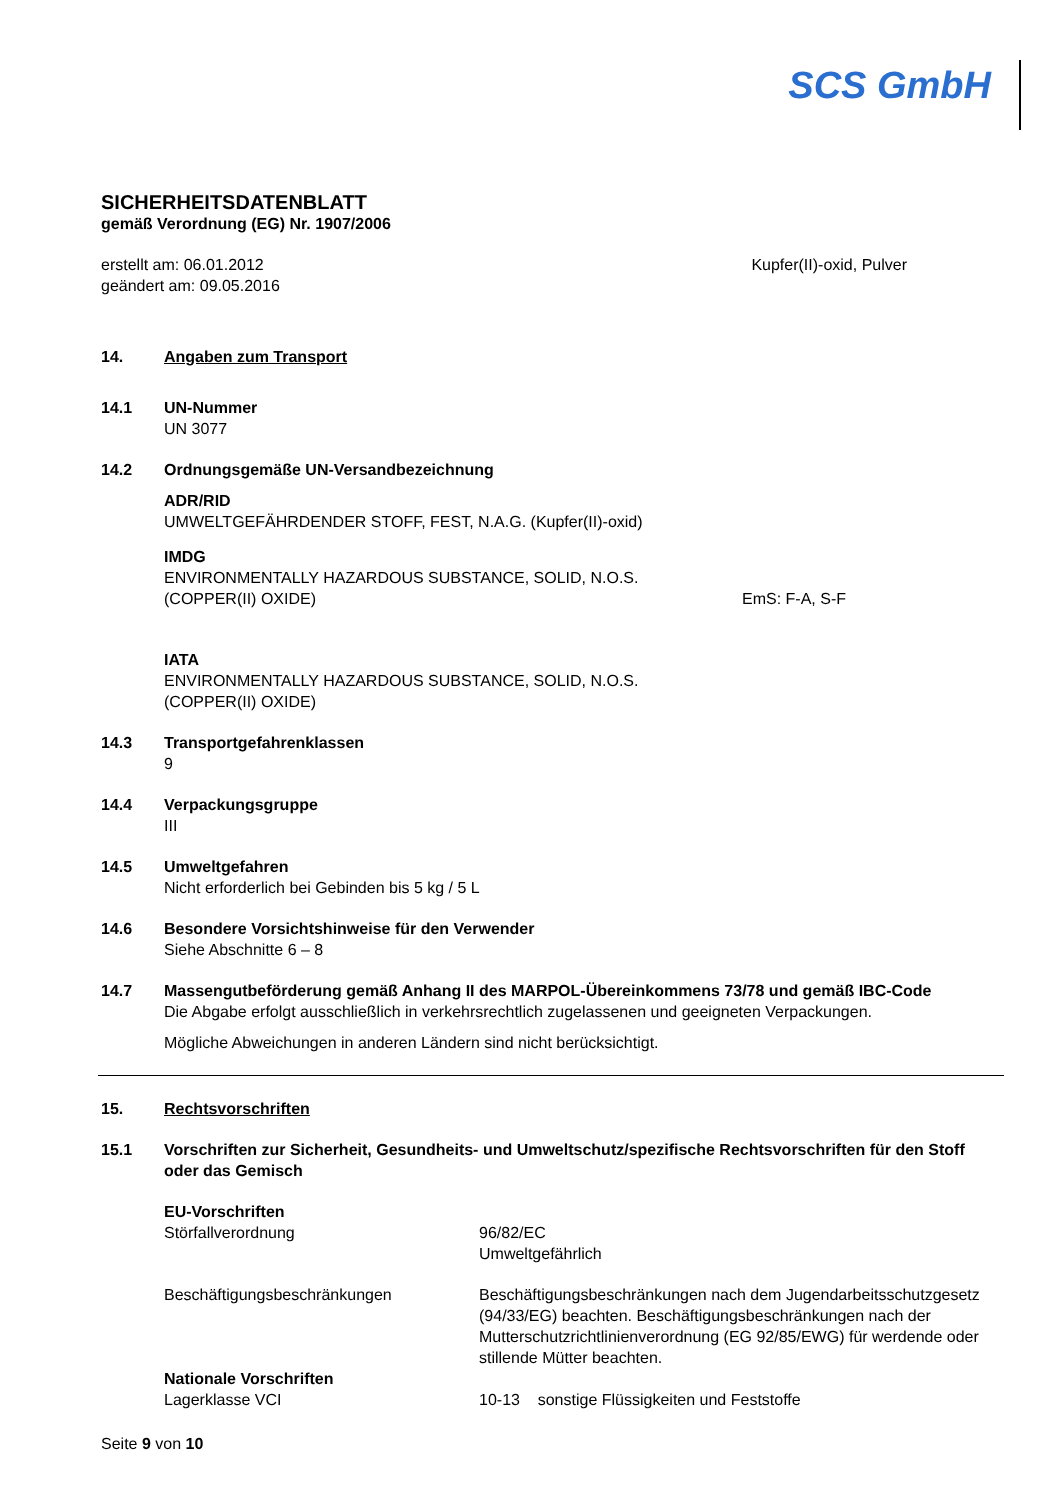SCS GmbH
SICHERHEITSDATENBLATT
gemäß Verordnung (EG) Nr. 1907/2006
erstellt am: 06.01.2012
geändert am: 09.05.2016
Kupfer(II)-oxid, Pulver
14. Angaben zum Transport
14.1 UN-Nummer
UN 3077
14.2 Ordnungsgemäße UN-Versandbezeichnung
ADR/RID
UMWELTGEFÄHRDENDER STOFF, FEST, N.A.G. (Kupfer(II)-oxid)
IMDG
ENVIRONMENTALLY HAZARDOUS SUBSTANCE, SOLID, N.O.S.
(COPPER(II) OXIDE) EmS: F-A, S-F
IATA
ENVIRONMENTALLY HAZARDOUS SUBSTANCE, SOLID, N.O.S.
(COPPER(II) OXIDE)
14.3 Transportgefahrenklassen
9
14.4 Verpackungsgruppe
III
14.5 Umweltgefahren
Nicht erforderlich bei Gebinden bis 5 kg / 5 L
14.6 Besondere Vorsichtshinweise für den Verwender
Siehe Abschnitte 6 – 8
14.7 Massengutbeförderung gemäß Anhang II des MARPOL-Übereinkommens 73/78 und gemäß IBC-Code
Die Abgabe erfolgt ausschließlich in verkehrsrechtlich zugelassenen und geeigneten Verpackungen.
Mögliche Abweichungen in anderen Ländern sind nicht berücksichtigt.
15. Rechtsvorschriften
15.1 Vorschriften zur Sicherheit, Gesundheits- und Umweltschutz/spezifische Rechtsvorschriften für den Stoff oder das Gemisch
EU-Vorschriften
Störfallverordnung 96/82/EC
Umweltgefährlich
Beschäftigungsbeschränkungen Beschäftigungsbeschränkungen nach dem Jugendarbeitsschutzgesetz (94/33/EG) beachten. Beschäftigungsbeschränkungen nach der Mutterschutzrichtlinienverordnung (EG 92/85/EWG) für werdende oder stillende Mütter beachten.
Nationale Vorschriften
Lagerklasse VCI 10-13 sonstige Flüssigkeiten und Feststoffe
Seite 9 von 10